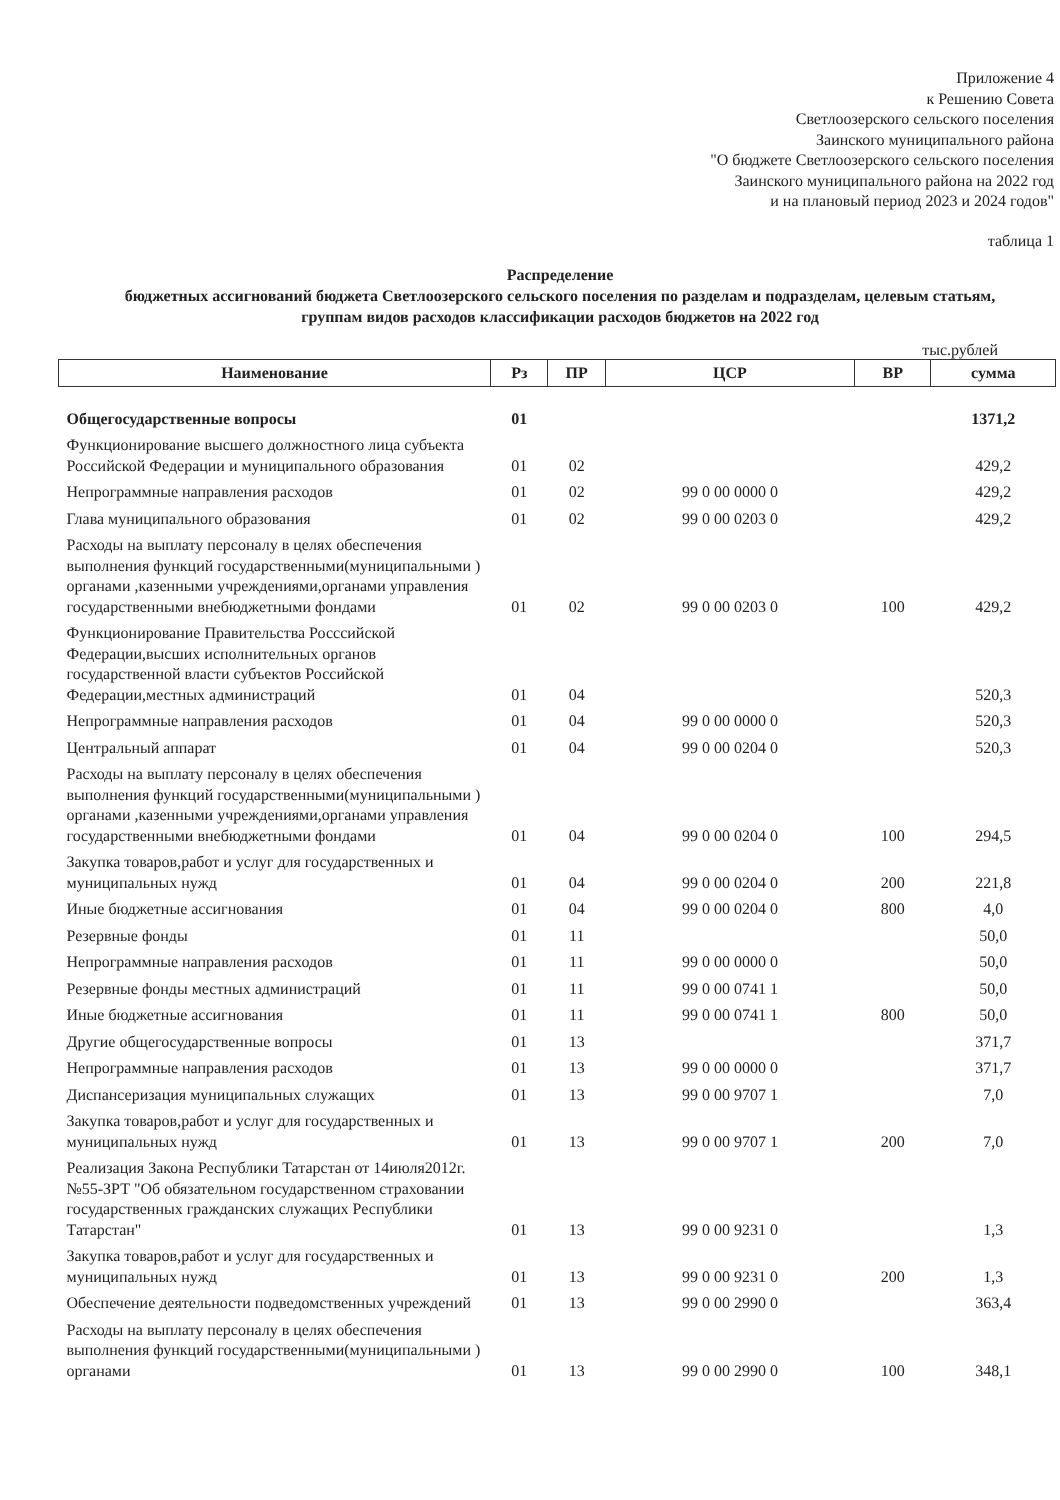Приложение 4
к Решению Совета
Светлоозерского сельского поселения
Заинского муниципального района
"О бюджете Светлоозерского сельского поселения
Заинского муниципального района на 2022 год
и на плановый период 2023 и 2024 годов"
таблица 1
Распределение
бюджетных ассигнований бюджета Светлоозерского сельского поселения по разделам и подразделам, целевым статьям,
группам видов расходов классификации расходов бюджетов на 2022 год
тыс.рублей
| Наименование | Рз | ПР | ЦСР | ВР | сумма |
| --- | --- | --- | --- | --- | --- |
| Общегосударственные вопросы | 01 | | | | 1371,2 |
| Функционирование высшего должностного лица субъекта Российской Федерации и муниципального образования | 01 | 02 | | | 429,2 |
| Непрограммные направления расходов | 01 | 02 | 99 0 00 0000 0 | | 429,2 |
| Глава муниципального образования | 01 | 02 | 99 0 00 0203 0 | | 429,2 |
| Расходы на выплату персоналу в целях обеспечения выполнения функций государственными(муниципальными ) органами ,казенными учреждениями,органами управления государственными внебюджетными фондами | 01 | 02 | 99 0 00 0203 0 | 100 | 429,2 |
| Функционирование Правительства Росссийской Федерации,высших исполнительных органов государственной власти субъектов Российской Федерации,местных администраций | 01 | 04 | | | 520,3 |
| Непрограммные направления расходов | 01 | 04 | 99 0 00 0000 0 | | 520,3 |
| Центральный аппарат | 01 | 04 | 99 0 00 0204 0 | | 520,3 |
| Расходы на выплату персоналу в целях обеспечения выполнения функций государственными(муниципальными ) органами ,казенными учреждениями,органами управления государственными внебюджетными фондами | 01 | 04 | 99 0 00 0204 0 | 100 | 294,5 |
| Закупка товаров,работ и услуг для государственных и муниципальных нужд | 01 | 04 | 99 0 00 0204 0 | 200 | 221,8 |
| Иные бюджетные ассигнования | 01 | 04 | 99 0 00 0204 0 | 800 | 4,0 |
| Резервные фонды | 01 | 11 | | | 50,0 |
| Непрограммные направления расходов | 01 | 11 | 99 0 00 0000 0 | | 50,0 |
| Резервные фонды местных администраций | 01 | 11 | 99 0 00 0741 1 | | 50,0 |
| Иные бюджетные ассигнования | 01 | 11 | 99 0 00 0741 1 | 800 | 50,0 |
| Другие общегосударственные вопросы | 01 | 13 | | | 371,7 |
| Непрограммные направления расходов | 01 | 13 | 99 0 00 0000 0 | | 371,7 |
| Диспансеризация муниципальных служащих | 01 | 13 | 99 0 00 9707 1 | | 7,0 |
| Закупка товаров,работ и услуг для государственных и муниципальных нужд | 01 | 13 | 99 0 00 9707 1 | 200 | 7,0 |
| Реализация Закона Республики Татарстан от 14июля2012г. №55-ЗРТ "Об обязательном государственном страховании государственных гражданских служащих Республики Татарстан" | 01 | 13 | 99 0 00 9231 0 | | 1,3 |
| Закупка товаров,работ и услуг для государственных и муниципальных нужд | 01 | 13 | 99 0 00 9231 0 | 200 | 1,3 |
| Обеспечение деятельности подведомственных учреждений | 01 | 13 | 99 0 00 2990 0 | | 363,4 |
| Расходы на выплату персоналу в целях обеспечения выполнения функций государственными(муниципальными ) органами | 01 | 13 | 99 0 00 2990 0 | 100 | 348,1 |